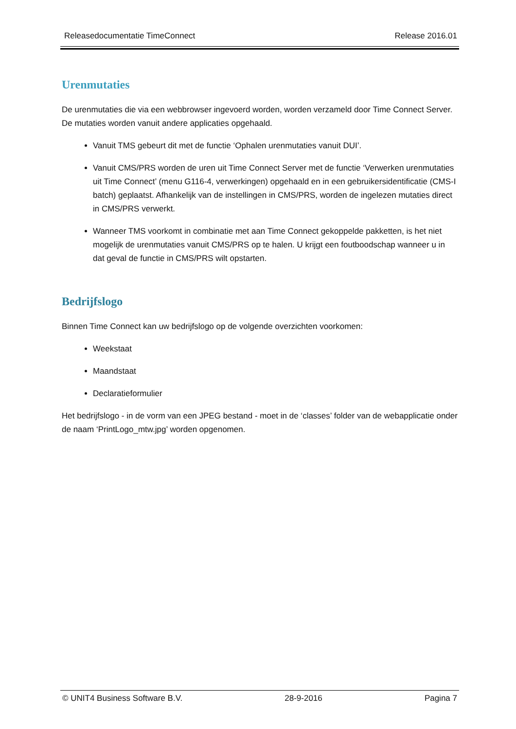Releasedocumentatie TimeConnect Release 2016.01
Urenmutaties
De urenmutaties die via een webbrowser ingevoerd worden, worden verzameld door Time Connect Server. De mutaties worden vanuit andere applicaties opgehaald.
Vanuit TMS gebeurt dit met de functie ‘Ophalen urenmutaties vanuit DUI’.
Vanuit CMS/PRS worden de uren uit Time Connect Server met de functie ‘Verwerken urenmutaties uit Time Connect’ (menu G116-4, verwerkingen) opgehaald en in een gebruikersidentificatie (CMS-I batch) geplaatst. Afhankelijk van de instellingen in CMS/PRS, worden de ingelezen mutaties direct in CMS/PRS verwerkt.
Wanneer TMS voorkomt in combinatie met aan Time Connect gekoppelde pakketten, is het niet mogelijk de urenmutaties vanuit CMS/PRS op te halen. U krijgt een foutboodschap wanneer u in dat geval de functie in CMS/PRS wilt opstarten.
Bedrijfslogo
Binnen Time Connect kan uw bedrijfslogo op de volgende overzichten voorkomen:
Weekstaat
Maandstaat
Declaratieformulier
Het bedrijfslogo - in de vorm van een JPEG bestand - moet in de ‘classes’ folder van de webapplicatie onder de naam ‘PrintLogo_mtw.jpg’ worden opgenomen.
© UNIT4 Business Software B.V. 28-9-2016 Pagina 7